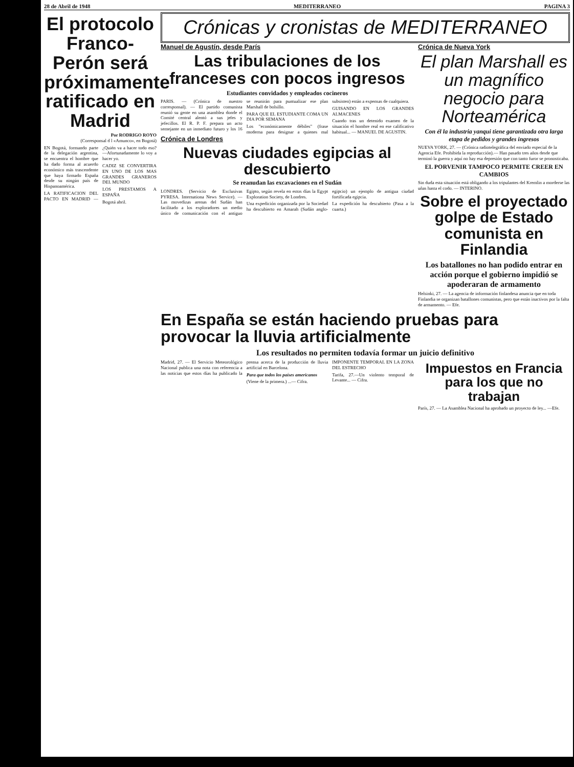28 de Abril de 1948 MEDITERRANEO PAGINA 3
El protocolo Franco-Perón será próximamente ratificado en Madrid
Por RODRIGO ROYO
(Corresponsal d l «Amunco», en Bogotá)
EN Bogotá, formando parte de la delegación argentina, se encuentra el hombre que ha dado forma al acuerdo económico más trascendente que haya firmado España desde su ningún país de Hispanoamérica.
LA RATIFICACION DEL PACTO EN MADRID —¿Quién va a hacer todo eso? —Afortunadamente lo voy a hacer yo.
CADIZ SE CONVERTIRA EN UNO DE LOS MAS GRANDES GRANEROS DEL MUNDO
LOS PRESTAMOS A ESPAÑA
Bogotá abril.
Crónicas y cronistas de MEDITERRANEO
Manuel de Agustín, desde París
Las tribulaciones de los franceses con pocos ingresos
Estudiantes convidados y empleados cocineros
PARIS. — (Crónica de nuestro corresponsal). — El partido comunista reunió su gente en una asamblea donde el Comité central alentó a sus jefes y jefecillos. El R. P. F. prepara un acto semejante en un inmediato futuro y los 16 se reunirán para puntualizar ese plan Marshall de bolsillo.
PARA QUE EL ESTUDIANTE COMA UN DIA POR SEMANA
Los "económicamente débiles" (frase moderna para designar a quienes mal subsisten) están a expensas de cualquiera.
GUISANDO EN LOS GRANDES ALMACENES
Cuando tras un detenido examen de la situación el hombre real en ese calificativo habitual... — MANUEL DE AGUSTIN.
Crónica de Londres
Nuevas ciudades egipcias al descubierto
Se reanudan las excavaciones en el Sudán
LONDRES. (Servicio de Exclusivas PYRESA. Internationa News Service). — Las movedizas arenas del Sudán han facilitado a los exploradores un medio único de comunicación con el antiguo Egipto, según revela en estos días la Egypt Exploration Society, de Londres.
Una expedición organizada por la Sociedad ha descubierto en Amarah (Sudán anglo-egipcio) un ejemplo de antigua ciudad fortificada egipcia.
La expedición ha descubierto (Pasa a la cuarta.)
Crónica de Nueva York
El plan Marshall es un magnífico negocio para Norteamérica
Con él la industria yanqui tiene garantizada otra larga etapa de pedidos y grandes ingresos
NUEVA YORK, 27. — (Crónica radiotelegráfica del enviado especial de la Agencia Efe. Prohibida la reproducción).— Han pasado tres años desde que terminó la guerra y aquí no hay esa depresión que con tanto furor se pronosticaba.
EL PORVENIR TAMPOCO PERMITE CREER EN CAMBIOS
Sin duda esta situación está obligando a los tripulantes del Kremlin a morderse las uñas hasta el codo. — INTERINO.
Sobre el proyectado golpe de Estado comunista en Finlandia
Los batallones no han podido entrar en acción porque el gobierno impidió se apoderaran de armamento
Helsinki, 27. — La agencia de información finlandesa anuncia que en toda Finlandia se organizan batallones comunistas, pero que están inactivos por la falta de armamento. — Efe.
En España se están haciendo pruebas para provocar la lluvia artificialmente
Los resultados no permiten todavía formar un juicio definitivo
Madrid, 27. — El Servicio Meteorológico Nacional publica una nota con referencia a las noticias que estos días ha publicado la prensa acerca de la producción de lluvia artificial en Barcelona.
Para que todos los países americanos
(Viene de la primera.) ...— Cifra.
IMPONENTE TEMPORAL EN LA ZONA DEL ESTRECHO
Tarifa, 27.—Un violento temporal de Levante... — Cifra.
Impuestos en Francia para los que no trabajan
París, 27. — La Asamblea Nacional ha aprobado un proyecto de ley... —Efe.